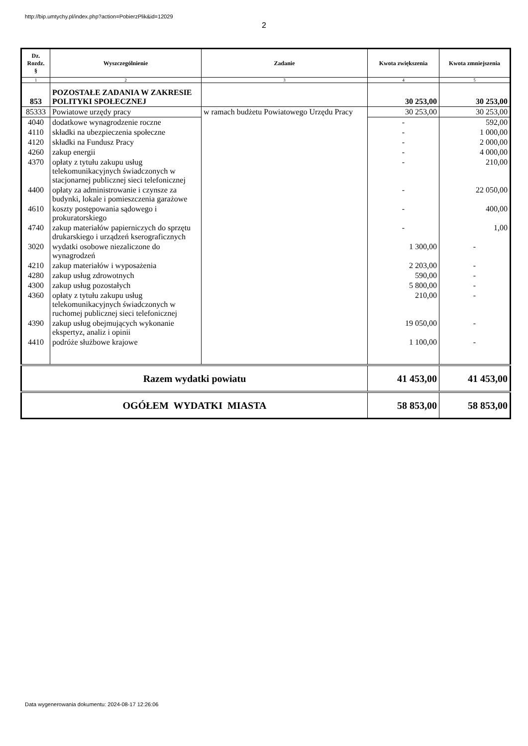http://bip.umtychy.pl/index.php?action=PobierzPlik&id=12029
2
| Dz. Rozdz. § | Wyszczególnienie | Zadanie | Kwota zwiększenia | Kwota zmniejszenia |
| --- | --- | --- | --- | --- |
| 1 | 2 | 3 | 4 | 5 |
| 853 | POZOSTAŁE ZADANIA W ZAKRESIE POLITYKI SPOŁECZNEJ | | 30 253,00 | 30 253,00 |
| 85333 | Powiatowe urzędy pracy | w ramach budżetu Powiatowego Urzędu Pracy | 30 253,00 | 30 253,00 |
| 4040 | dodatkowe wynagrodzenie roczne | | - | 592,00 |
| 4110 | składki na ubezpieczenia społeczne | | - | 1 000,00 |
| 4120 | składki na Fundusz Pracy | | - | 2 000,00 |
| 4260 | zakup energii | | - | 4 000,00 |
| 4370 | opłaty z tytułu zakupu usług telekomunikacyjnych świadczonych w stacjonarnej publicznej sieci telefonicznej | | - | 210,00 |
| 4400 | opłaty za administrowanie i czynsze za budynki, lokale i pomieszczenia garażowe | | - | 22 050,00 |
| 4610 | koszty postępowania sądowego i prokuratorskiego | | - | 400,00 |
| 4740 | zakup materiałów papierniczych do sprzętu drukarskiego i urządzeń kserograficznych | | - | 1,00 |
| 3020 | wydatki osobowe niezaliczone do wynagrodzeń | | 1 300,00 | - |
| 4210 | zakup materiałów i wyposażenia | | 2 203,00 | - |
| 4280 | zakup usług zdrowotnych | | 590,00 | - |
| 4300 | zakup usług pozostałych | | 5 800,00 | - |
| 4360 | opłaty z tytułu zakupu usług telekomunikacyjnych świadczonych w ruchomej publicznej sieci telefonicznej | | 210,00 | - |
| 4390 | zakup usług obejmujących wykonanie ekspertyz, analiz i opinii | | 19 050,00 | - |
| 4410 | podróże służbowe krajowe | | 1 100,00 | - |
| Razem wydatki powiatu | | | 41 453,00 | 41 453,00 |
| OGÓŁEM WYDATKI MIASTA | | | 58 853,00 | 58 853,00 |
Data wygenerowania dokumentu: 2024-08-17 12:26:06